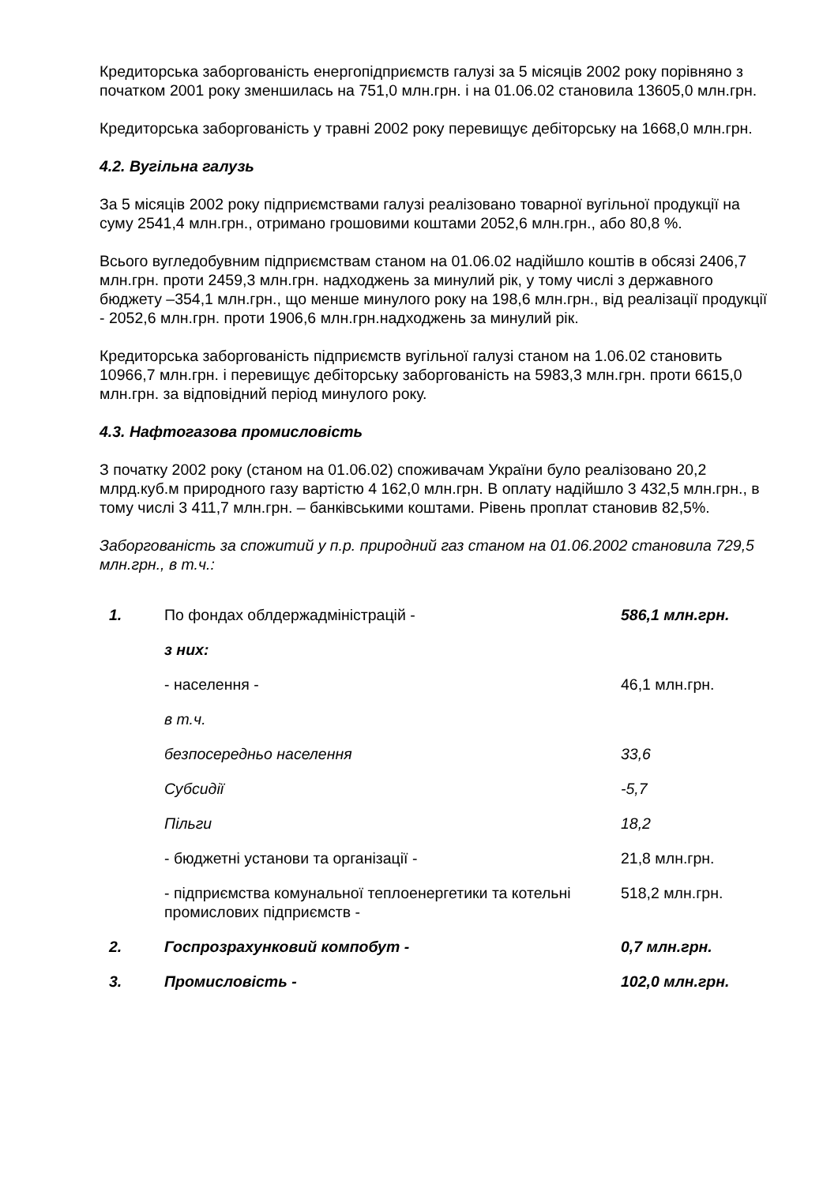Кредиторська заборгованість енергопідприємств галузі за 5 місяців 2002 року порівняно з початком 2001 року зменшилась на 751,0 млн.грн. і на 01.06.02 становила 13605,0 млн.грн.
Кредиторська заборгованість у травні 2002 року перевищує дебіторську на 1668,0 млн.грн.
4.2. Вугільна галузь
За 5 місяців 2002 року підприємствами галузі реалізовано товарної вугільної продукції на суму 2541,4 млн.грн., отримано грошовими коштами 2052,6 млн.грн., або 80,8 %.
Всього вугледобувним підприємствам станом на 01.06.02 надійшло коштів в обсязі 2406,7 млн.грн. проти 2459,3 млн.грн. надходжень за минулий рік, у тому числі з державного бюджету –354,1 млн.грн., що менше минулого року на 198,6 млн.грн., від реалізації продукції - 2052,6 млн.грн. проти 1906,6 млн.грн.надходжень за минулий рік.
Кредиторська заборгованість підприємств вугільної галузі станом на 1.06.02 становить 10966,7 млн.грн. і перевищує дебіторську заборгованість на 5983,3 млн.грн. проти 6615,0 млн.грн. за відповідний період минулого року.
4.3. Нафтогазова промисловість
З початку 2002 року (станом на 01.06.02) споживачам України було реалізовано 20,2 млрд.куб.м природного газу вартістю 4 162,0 млн.грн. В оплату надійшло 3 432,5 млн.грн., в тому числі 3 411,7 млн.грн. – банківськими коштами. Рівень проплат становив 82,5%.
Заборгованість за спожитий у п.р. природний газ станом на 01.06.2002 становила 729,5 млн.грн., в т.ч.:
| 1. | По фондах облдержадміністрацій - | 586,1 млн.грн. |
| | з них: | |
| | - населення - | 46,1 млн.грн. |
| | в т.ч. | |
| | безпосередньо населення | 33,6 |
| | Субсидії | -5,7 |
| | Пільги | 18,2 |
| | - бюджетні установи та організації - | 21,8 млн.грн. |
| | - підприємства комунальної теплоенергетики та котельні промислових підприємств - | 518,2 млн.грн. |
| 2. | Госпрозрахунковий компобут - | 0,7 млн.грн. |
| 3. | Промисловість - | 102,0 млн.грн. |